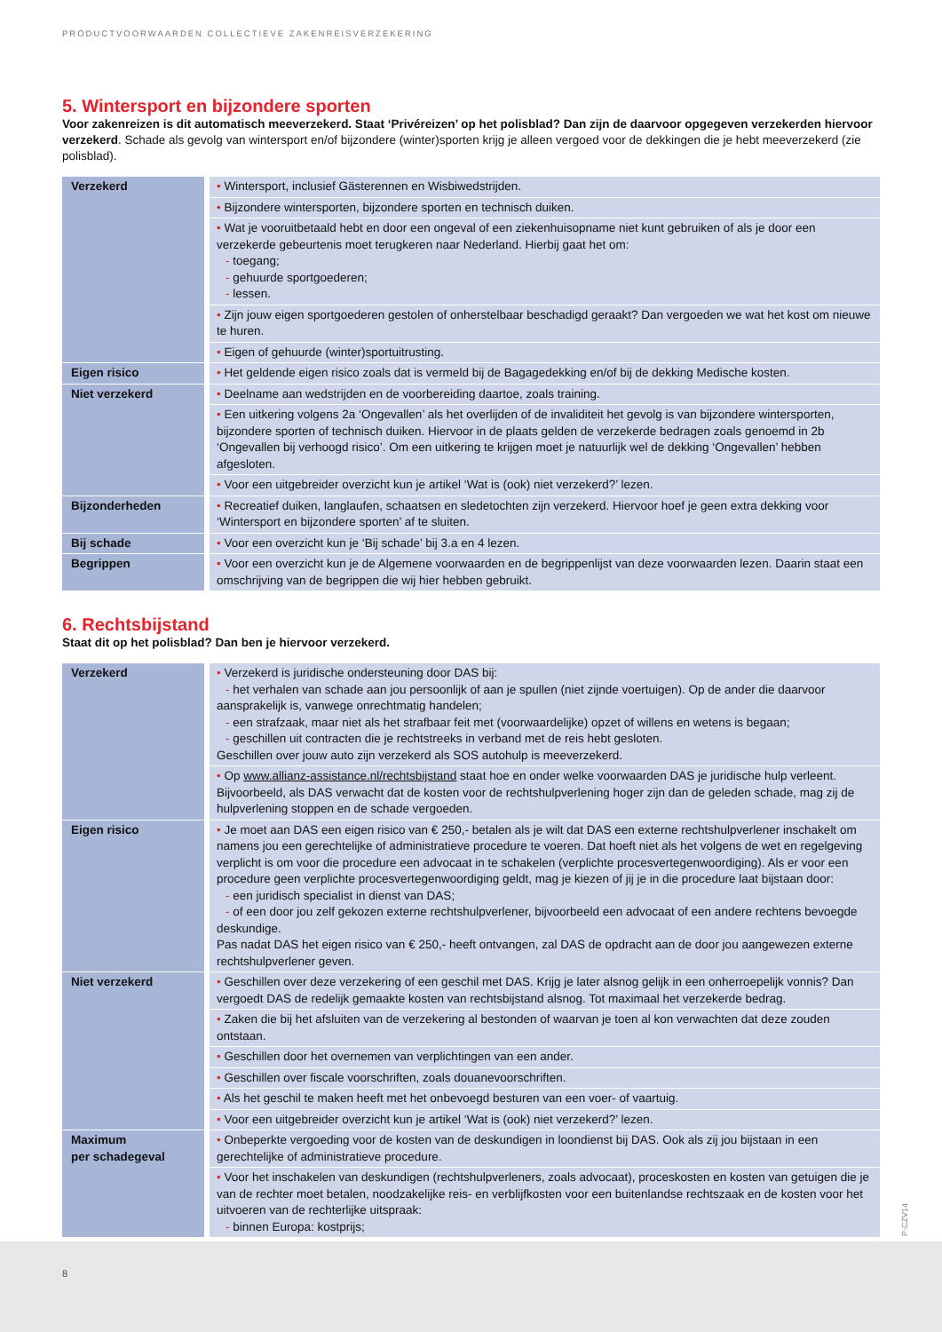PRODUCTVOORWAARDEN COLLECTIEVE ZAKENREISVERZEKERING
5. Wintersport en bijzondere sporten
Voor zakenreizen is dit automatisch meeverzekerd. Staat ‘Privéreizen’ op het polisblad? Dan zijn de daarvoor opgegeven verzekerden hiervoor verzekerd. Schade als gevolg van wintersport en/of bijzondere (winter)sporten krijg je alleen vergoed voor de dekkingen die je hebt meeverzekerd (zie polisblad).
| Verzekerd | • Wintersport, inclusief Gästerennen en Wisbiwedstrijden. |
| | • Bijzondere wintersporten, bijzondere sporten en technisch duiken. |
| | • Wat je vooruitbetaald hebt en door een ongeval of een ziekenhuisopname niet kunt gebruiken of als je door een verzekerde gebeurtenis moet terugkeren naar Nederland. Hierbij gaat het om: - toegang; - gehuurde sportgoederen; - lessen. |
| | • Zijn jouw eigen sportgoederen gestolen of onherstelbaar beschadigd geraakt? Dan vergoeden we wat het kost om nieuwe te huren. |
| | • Eigen of gehuurde (winter)sportuitrusting. |
| Eigen risico | • Het geldende eigen risico zoals dat is vermeld bij de Bagagedekking en/of bij de dekking Medische kosten. |
| Niet verzekerd | • Deelname aan wedstrijden en de voorbereiding daartoe, zoals training. |
| | • Een uitkering volgens 2a ‘Ongevallen’ als het overlijden of de invaliditeit het gevolg is van bijzondere wintersporten, bijzondere sporten of technisch duiken. Hiervoor in de plaats gelden de verzekerde bedragen zoals genoemd in 2b ‘Ongevallen bij verhoogd risico’. Om een uitkering te krijgen moet je natuurlijk wel de dekking ‘Ongevallen’ hebben afgesloten. |
| | • Voor een uitgebreider overzicht kun je artikel ‘Wat is (ook) niet verzekerd?’ lezen. |
| Bijzonderheden | • Recreatief duiken, langlaufen, schaatsen en sledetochten zijn verzekerd. Hiervoor hoef je geen extra dekking voor ‘Wintersport en bijzondere sporten’ af te sluiten. |
| Bij schade | • Voor een overzicht kun je ‘Bij schade’ bij 3.a en 4 lezen. |
| Begrippen | • Voor een overzicht kun je de Algemene voorwaarden en de begrippenlijst van deze voorwaarden lezen. Daarin staat een omschrijving van de begrippen die wij hier hebben gebruikt. |
6. Rechtsbijstand
Staat dit op het polisblad? Dan ben je hiervoor verzekerd.
| Verzekerd | • Verzekerd is juridische ondersteuning door DAS bij: - het verhalen van schade aan jou persoonlijk of aan je spullen (niet zijnde voertuigen). Op de ander die daarvoor aansprakelijk is, vanwege onrechtmatig handelen; - een strafzaak, maar niet als het strafbaar feit met (voorwaardelijke) opzet of willens en wetens is begaan; - geschillen uit contracten die je rechtstreeks in verband met de reis hebt gesloten. Geschillen over jouw auto zijn verzekerd als SOS autohulp is meeverzekerd. |
| | • Op www.allianz-assistance.nl/rechtsbijstand staat hoe en onder welke voorwaarden DAS je juridische hulp verleent. Bijvoorbeeld, als DAS verwacht dat de kosten voor de rechtshulpverlening hoger zijn dan de geleden schade, mag zij de hulpverlening stoppen en de schade vergoeden. |
| Eigen risico | • Je moet aan DAS een eigen risico van € 250,- betalen als je wilt dat DAS een externe rechtshulpverlener inschakelt om namens jou een gerechtelijke of administratieve procedure te voeren. Dat hoeft niet als het volgens de wet en regelgeving verplicht is om voor die procedure een advocaat in te schakelen (verplichte procesvertegenwoordiging). Als er voor een procedure geen verplichte procesvertegenwoordiging geldt, mag je kiezen of jij je in die procedure laat bijstaan door: - een juridisch specialist in dienst van DAS; - of een door jou zelf gekozen externe rechtshulpverlener, bijvoorbeeld een advocaat of een andere rechtens bevoegde deskundige. Pas nadat DAS het eigen risico van € 250,- heeft ontvangen, zal DAS de opdracht aan de door jou aangewezen externe rechtshulpverlener geven. |
| Niet verzekerd | • Geschillen over deze verzekering of een geschil met DAS. Krijg je later alsnog gelijk in een onherroepelijk vonnis? Dan vergoedt DAS de redelijk gemaakte kosten van rechtsbijstand alsnog. Tot maximaal het verzekerde bedrag. |
| | • Zaken die bij het afsluiten van de verzekering al bestonden of waarvan je toen al kon verwachten dat deze zouden ontstaan. |
| | • Geschillen door het overnemen van verplichtingen van een ander. |
| | • Geschillen over fiscale voorschriften, zoals douanevoorschriften. |
| | • Als het geschil te maken heeft met het onbevoegd besturen van een voer- of vaartuig. |
| | • Voor een uitgebreider overzicht kun je artikel ‘Wat is (ook) niet verzekerd?’ lezen. |
| Maximum per schadegeval | • Onbeperkte vergoeding voor de kosten van de deskundigen in loondienst bij DAS. Ook als zij jou bijstaan in een gerechtelijke of administratieve procedure. |
| | • Voor het inschakelen van deskundigen (rechtshulpverleners, zoals advocaat), proceskosten en kosten van getuigen die je van de rechter moet betalen, noodzakelijke reis- en verblijfkosten voor een buitenlandse rechtszaak en de kosten voor het uitvoeren van de rechterlijke uitspraak: - binnen Europa: kostprijs; |
P-CZV14
8